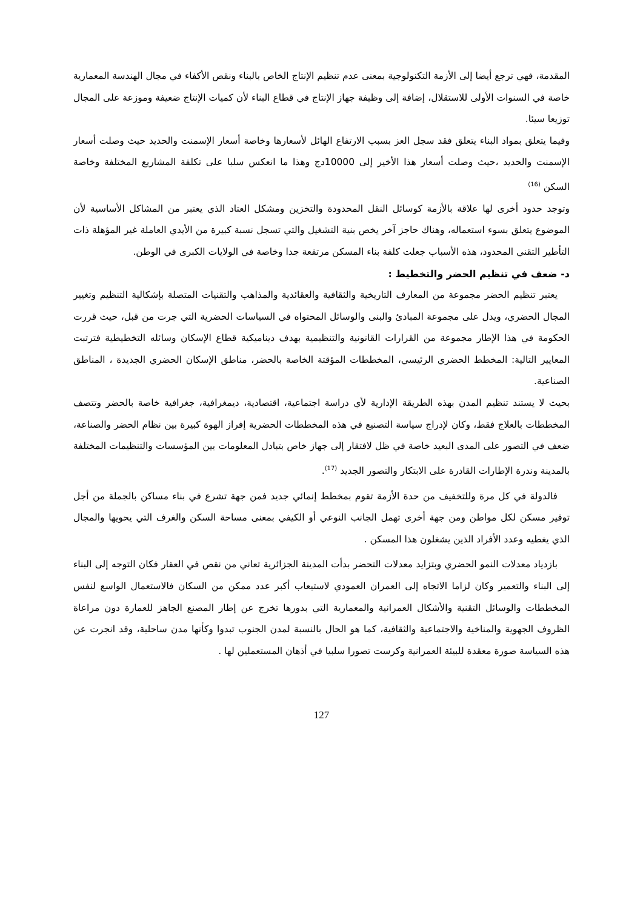المقدمة، فهي ترجع أيضا إلى الأزمة التكنولوجية بمعنى عدم تنظيم الإنتاج الخاص بالبناء ونقص الأكفاء في مجال الهندسة المعمارية خاصة في السنوات الأولى للاستقلال، إضافة إلى وظيفة جهاز الإنتاج في قطاع البناء لأن كميات الإنتاج ضعيفة وموزعة على المجال توزيعا سيئا.
وفيما يتعلق بمواد البناء يتعلق فقد سجل العز بسبب الارتفاع الهائل لأسعارها وخاصة أسعار الإسمنت والحديد حيث وصلت أسعار الإسمنت والحديد ،حيث وصلت أسعار هذا الأخير إلى 10000دج وهذا ما انعكس سلبا على تكلفة المشاريع المختلفة وخاصة السكن <sup>(16)</sup>
وتوجد حدود أخرى لها علاقة بالأزمة كوسائل النقل المحدودة والتخزين ومشكل العتاد الذي يعتبر من المشاكل الأساسية لأن الموضوع يتعلق بسوء استعماله، وهناك حاجز آخر يخص بنية التشغيل والتي تسجل نسبة كبيرة من الأيدي العاملة غير المؤهلة ذات التأطير التقني المحدود، هذه الأسباب جعلت كلفة بناء المسكن مرتفعة جدا وخاصة في الولايات الكبرى في الوطن.
د- ضعف في تنظيم الحضر والتخطيط :
يعتبر تنظيم الحضر مجموعة من المعارف التاريخية والثقافية والعقائدية والمذاهب والتقنيات المتصلة بإشكالية التنظيم وتغيير المجال الحضري، ويدل على مجموعة المبادئ والبنى والوسائل المحتواه في السياسات الحضرية التي جرت من قبل، حيث قررت الحكومة في هذا الإطار مجموعة من القرارات القانونية والتنظيمية بهدف ديناميكية قطاع الإسكان وسائله التخطيطية فترتبت المعايير التالية: المخطط الحضري الرئيسي، المخططات المؤقتة الخاصة بالحضر، مناطق الإسكان الحضري الجديدة ، المناطق الصناعية.
بحيث لا يستند تنظيم المدن بهذه الطريقة الإدارية لأي دراسة اجتماعية، اقتصادية، ديمغرافية، جغرافية خاصة بالحضر وتتصف المخططات بالعلاج فقط، وكان لإدراج سياسة التصنيع في هذه المخططات الحضرية إفراز الهوة كبيرة بين نظام الحضر والصناعة، ضعف في التصور على المدى البعيد خاصة في ظل لافتقار إلى جهاز خاص بتبادل المعلومات بين المؤسسات والتنظيمات المختلفة بالمدينة وندرة الإطارات القادرة على الابتكار والتصور الجديد <sup>(17)</sup>.
فالدولة في كل مرة وللتخفيف من حدة الأزمة تقوم بمخطط إنمائي جديد فمن جهة تشرع في بناء مساكن بالجملة من أجل توفير مسكن لكل مواطن ومن جهة أخرى تهمل الجانب النوعي أو الكيفي بمعنى مساحة السكن والغرف التي يحويها والمجال الذي يغطيه وعدد الأفراد الذين يشغلون هذا المسكن .
بازدياد معدلات النمو الحضري وبتزايد معدلات التحضر بدأت المدينة الجزائرية تعاني من نقص في العقار فكان التوجه إلى البناء إلى البناء والتعمير وكان لزاما الاتجاه إلى العمران العمودي لاستيعاب أكبر عدد ممكن من السكان فالاستعمال الواسع لنفس المخططات والوسائل التقنية والأشكال العمرانية والمعمارية التي بدورها تخرج عن إطار المصنع الجاهز للعمارة دون مراعاة الظروف الجهوية والمناخية والاجتماعية والثقافية، كما هو الحال بالنسبة لمدن الجنوب تبدوا وكأنها مدن ساحلية، وقد انجرت عن هذه السياسة صورة معقدة للبيئة العمرانية وكرست تصورا سلبيا في أذهان المستعملين لها .
127